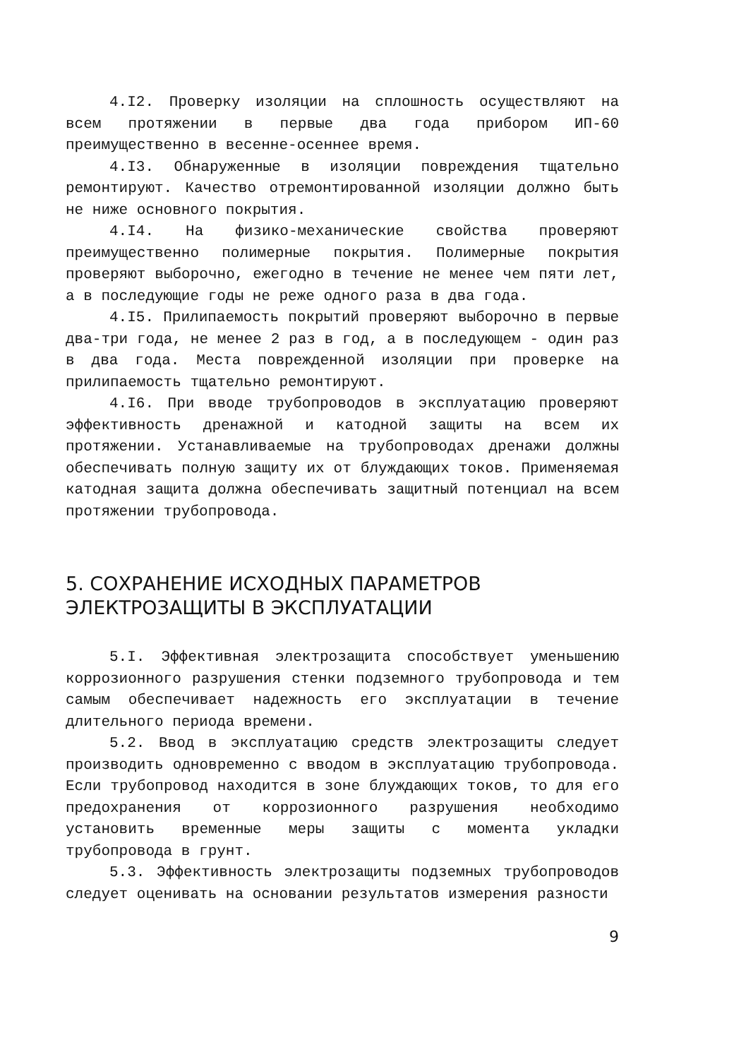4.I2. Проверку изоляции на сплошность осуществляют на всем протяжении в первые два года прибором ИП-60 преимущественно в весенне-осеннее время.
4.I3. Обнаруженные в изоляции повреждения тщательно ремонтируют. Качество отремонтированной изоляции должно быть не ниже основного покрытия.
4.I4. На физико-механические свойства проверяют преимущественно полимерные покрытия. Полимерные покрытия проверяют выборочно, ежегодно в течение не менее чем пяти лет, а в последующие годы не реже одного раза в два года.
4.I5. Прилипаемость покрытий проверяют выборочно в первые два-три года, не менее 2 раз в год, а в последующем - один раз в два года. Места поврежденной изоляции при проверке на прилипаемость тщательно ремонтируют.
4.I6. При вводе трубопроводов в эксплуатацию проверяют эффективность дренажной и катодной защиты на всем их протяжении. Устанавливаемые на трубопроводах дренажи должны обеспечивать полную защиту их от блуждающих токов. Применяемая катодная защита должна обеспечивать защитный потенциал на всем протяжении трубопровода.
5. СОХРАНЕНИЕ ИСХОДНЫХ ПАРАМЕТРОВ
ЭЛЕКТРОЗАЩИТЫ В ЭКСПЛУАТАЦИИ
5.I. Эффективная электрозащита способствует уменьшению коррозионного разрушения стенки подземного трубопровода и тем самым обеспечивает надежность его эксплуатации в течение длительного периода времени.
5.2. Ввод в эксплуатацию средств электрозащиты следует производить одновременно с вводом в эксплуатацию трубопровода. Если трубопровод находится в зоне блуждающих токов, то для его предохранения от коррозионного разрушения необходимо установить временные меры защиты с момента укладки трубопровода в грунт.
5.3. Эффективность электрозащиты подземных трубопроводов следует оценивать на основании результатов измерения разности
9